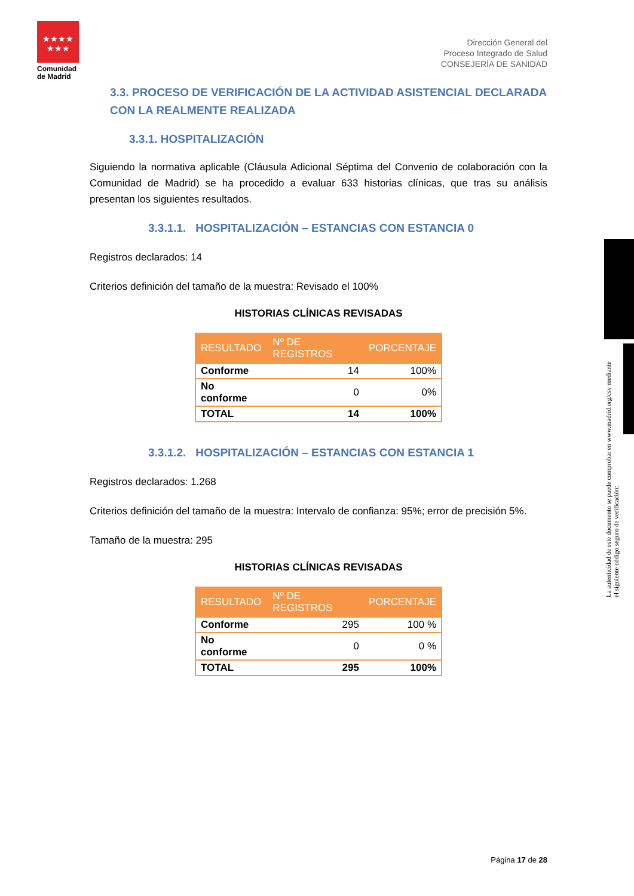★★★★
★★★
Comunidad de Madrid
Dirección General del
Proceso Integrado de Salud
CONSEJERÍA DE SANIDAD
3.3. PROCESO DE VERIFICACIÓN DE LA ACTIVIDAD ASISTENCIAL DECLARADA CON LA REALMENTE REALIZADA
3.3.1. HOSPITALIZACIÓN
Siguiendo la normativa aplicable (Cláusula Adicional Séptima del Convenio de colaboración con la Comunidad de Madrid) se ha procedido a evaluar 633 historias clínicas, que tras su análisis presentan los siguientes resultados.
3.3.1.1. HOSPITALIZACIÓN – ESTANCIAS CON ESTANCIA 0
Registros declarados: 14
Criterios definición del tamaño de la muestra: Revisado el 100%
HISTORIAS CLÍNICAS REVISADAS
| RESULTADO | Nº DE REGISTROS | PORCENTAJE |
| --- | --- | --- |
| Conforme | 14 | 100% |
| No conforme | 0 | 0% |
| TOTAL | 14 | 100% |
3.3.1.2. HOSPITALIZACIÓN – ESTANCIAS CON ESTANCIA 1
Registros declarados: 1.268
Criterios definición del tamaño de la muestra: Intervalo de confianza: 95%; error de precisión 5%.
Tamaño de la muestra: 295
HISTORIAS CLÍNICAS REVISADAS
| RESULTADO | Nº DE REGISTROS | PORCENTAJE |
| --- | --- | --- |
| Conforme | 295 | 100 % |
| No conforme | 0 | 0 % |
| TOTAL | 295 | 100% |
La autenticidad de este documento se puede comprobar en www.madrid.org/csv mediante el siguiente código seguro de verificación:
Página 17 de 28